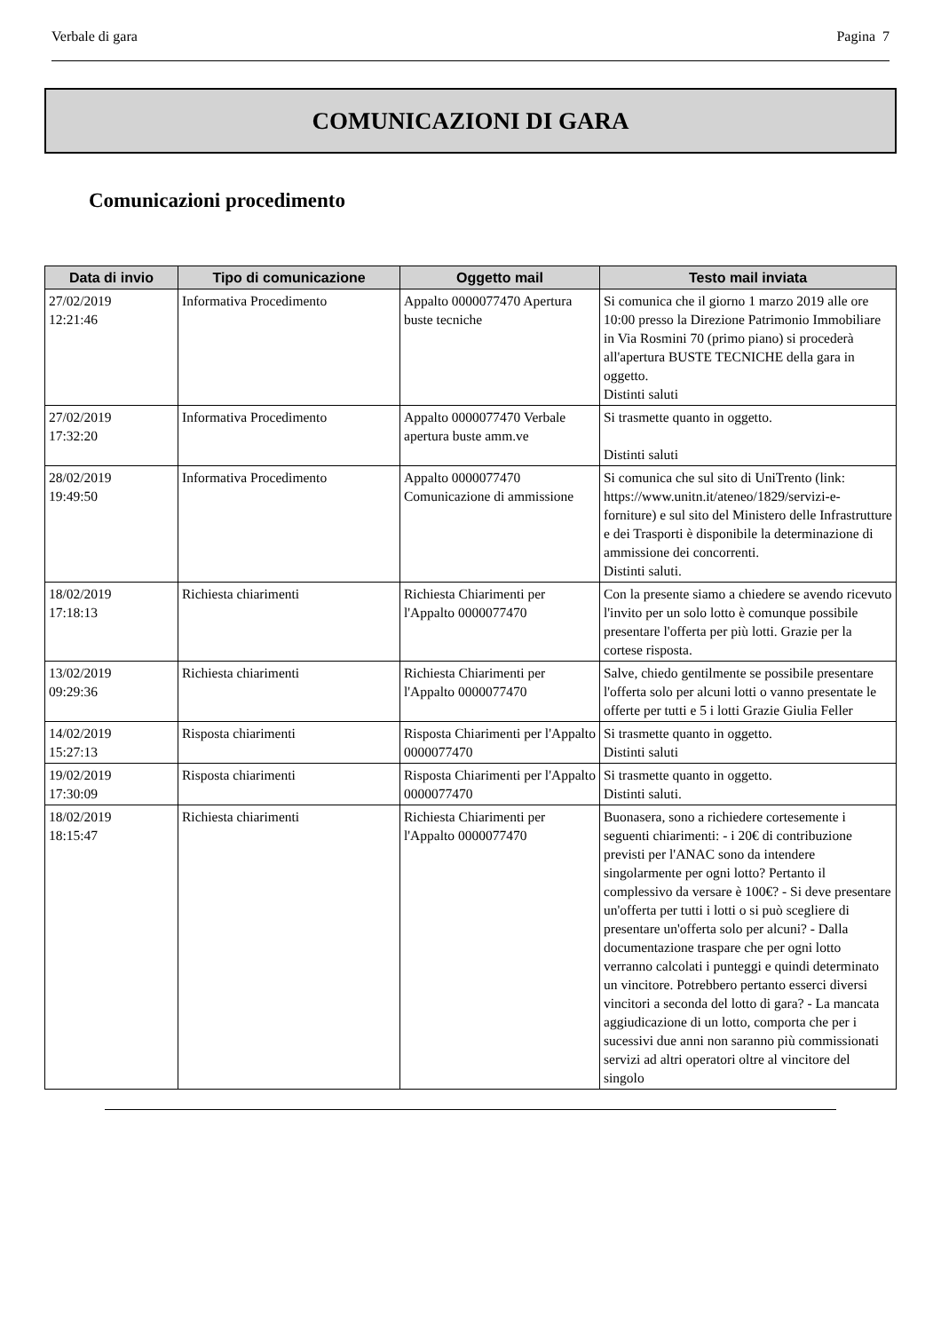Verbale di gara Pagina 7
COMUNICAZIONI DI GARA
Comunicazioni procedimento
| Data di invio | Tipo di comunicazione | Oggetto mail | Testo mail inviata |
| --- | --- | --- | --- |
| 27/02/2019 12:21:46 | Informativa Procedimento | Appalto 0000077470 Apertura buste tecniche | Si comunica che il giorno 1 marzo 2019 alle ore 10:00 presso la Direzione Patrimonio Immobiliare in Via Rosmini 70 (primo piano) si procederà all'apertura BUSTE TECNICHE della gara in oggetto. Distinti saluti |
| 27/02/2019 17:32:20 | Informativa Procedimento | Appalto 0000077470 Verbale apertura buste amm.ve | Si trasmette quanto in oggetto. Distinti saluti |
| 28/02/2019 19:49:50 | Informativa Procedimento | Appalto 0000077470 Comunicazione di ammissione | Si comunica che sul sito di UniTrento (link: https://www.unitn.it/ateneo/1829/servizi-e-forniture) e sul sito del Ministero delle Infrastrutture e dei Trasporti è disponibile la determinazione di ammissione dei concorrenti. Distinti saluti. |
| 18/02/2019 17:18:13 | Richiesta chiarimenti | Richiesta Chiarimenti per l'Appalto 0000077470 | Con la presente siamo a chiedere se avendo ricevuto l'invito per un solo lotto è comunque possibile presentare l'offerta per più lotti. Grazie per la cortese risposta. |
| 13/02/2019 09:29:36 | Richiesta chiarimenti | Richiesta Chiarimenti per l'Appalto 0000077470 | Salve, chiedo gentilmente se possibile presentare l'offerta solo per alcuni lotti o vanno presentate le offerte per tutti e 5 i lotti Grazie Giulia Feller |
| 14/02/2019 15:27:13 | Risposta chiarimenti | Risposta Chiarimenti per l'Appalto 0000077470 | Si trasmette quanto in oggetto. Distinti saluti |
| 19/02/2019 17:30:09 | Risposta chiarimenti | Risposta Chiarimenti per l'Appalto 0000077470 | Si trasmette quanto in oggetto. Distinti saluti. |
| 18/02/2019 18:15:47 | Richiesta chiarimenti | Richiesta Chiarimenti per l'Appalto 0000077470 | Buonasera, sono a richiedere cortesemente i seguenti chiarimenti: - i 20€ di contribuzione previsti per l'ANAC sono da intendere singolarmente per ogni lotto? Pertanto il complessivo da versare è 100€? - Si deve presentare un'offerta per tutti i lotti o si può scegliere di presentare un'offerta solo per alcuni? - Dalla documentazione traspare che per ogni lotto verranno calcolati i punteggi e quindi determinato un vincitore. Potrebbero pertanto esserci diversi vincitori a seconda del lotto di gara? - La mancata aggiudicazione di un lotto, comporta che per i sucessivi due anni non saranno più commissionati servizi ad altri operatori oltre al vincitore del singolo |